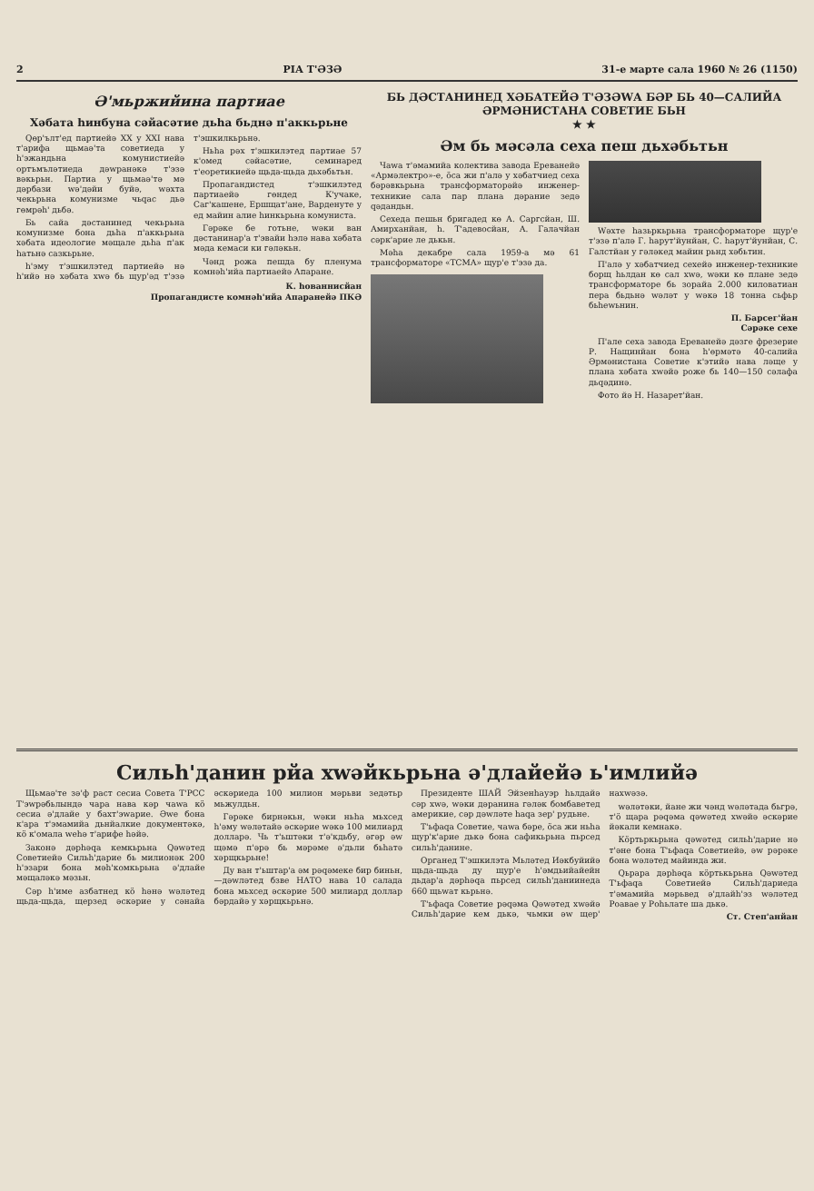2 РІА Т'ƏЗƏ 31-е марте сала 1960 № 26 (1150)
Ә'мьржийина партиае
Хәбата һинбуна сәйасәтие дьһа бьднә п'аккьрьне
Qөр'ълт'ед партиейә XX у XXI нава т'арифа щьмаә'та советиеда у һ'эжандьна комунистиейә ортъмъләтиеда дәwранәкә т'эзә вәкьрьн. Партиа у щьмаә'тә мә дәрбази wә'дәйи буйә, wәхта чекьрьна комунизме чьqас дьә гөмрәһ' дьбә.
Бь сайа дәстанинед чекьрьна комунизме бона дьһа п'аккьрьна хәбата идеологие мәщале дьһа п'ак һатьнә сазкьрьне.
һ'эму т'эшкилэтед партиейә нә h'ийә нә хәбата хwә бь щур'әд т'эзә т'эшкилкьрьнә.
Ньһа рәх т'эшкилэтед партиае 57 к'омед сәйасәтие, семинаред т'еоретикиейә щьда-щьда дьхәбьтьн.
Пропагандистед т'эшкилэтед партиаейә гөндед К'учаке, Саг'кашене, Ершщат'ане, Варденуте у ед майин алие һинкьрьна комуниста.
Гәрәке бе готьне, wәки ван дәстанинар'а т'эвайи һэлә нава хәбата мәда кемаси ки гәләкьн.
Чәнд рожа пешда бу пленума комнәһ'ийа партиаейә Апаране.
К. һованнисйан
Пропагандисте комнәһ'ийа Апаранейә ПКӘ
БЬ ДӘСТАНИНЕД ХӘБАТЕЙӘ Т'ӘЗӘWА БӘР БЬ 40—САЛИЙА ӘРМӘНИСТАНА СОВЕТИЕ БЬН
★ ★
Әм бь мәсәла сеха пеш дьхәбьтьн
Чаwа т'әмамийа колектива завода Ереванейә «Армәлектро»-е, ӧса жи п'алә у хәбатчиед сеха бәрәвкьрьна трансформаторәйә инженер-техникие сала пар плана дәрание зедә qәдандьн.
Сехеда пешьн бригадед кө А. Саргсйан, Ш. Амирханйан, һ. Т'адевосйан, А. Галачйан сәрк'арие ле дькьн.
Мәһа декабре сала 1959-а мә 61 трансформаторе «ТСМА» щур'е т'эзә да.
Wәхте һазьркьрьна трансформаторе щур'е т'эзә п'алә Г. һарут'йунйан, С. һарут'йунйан, С. Галстйан у гәләкед майин рьнд хәбьтин.
П'алә у хәбатчиед сехейә инженер-техникие борщ һьлдан кө сал хwә, wәки кө плане зедә трансформаторе бь зорайа 2.000 киловатиан пера бьдьнә wәләт у wәкә 18 тонна сьфьр бьһеwьнин.
П. Барсег'йан
Сәрәке сехе
П'але сеха завода Ереванейә дәзге фрезерие Р. Нащинйан бона һ'өрмәтә 40-салийа Әрмәнистана Советие к'этийә нава ләще у плана хәбата хwәйә роже бь 140—150 сәлафа дьqәдинә.
Фото йә Н. Назарет'йан.
Сильһ'данин рйа хwәйкьрьна ә'длайейә ь'имлийә
Щьмаә'те зә'ф раст сесиа Совета Т'РСС Т'эwрәбьлындә чара нава кәр чаwа кӧ сесиа ә'длайе у бахт'эwарие. Әwе бона к'ара т'эмамийа дьнйалкие документәкә, кӧ к'омала wеһә т'арифе һәйә.
Законә дәрһәqа кемкьрьна Qәwәтед Советиейә Сильһ'дарие бь милионәк 200 һ'эзари бона мәһ'комкьрьна ә'длайе мәщаләкә мәзьн.
Сәр һ'име азбатнед кӧ һәнә wәләтед щьда-щьда, щерзед әскәрие у сәнайа әскәриеда 100 милион мәрьви зедәтьр мьжулдьн.
Гәрәке бирнәкьн, wәки ньһа мьхсед һ'әму wәләтайә әскәрие wәкә 100 милиард долларә. Чь т'ьштәки т'ә'кдьбу, әгәр әw щәмә п'әрә бь мәрәме ә'дьли бьһатә хәрщкьрьне!
Ду ван т'ьштар'а әм рәqәмеке бир биньн,—дәwләтед бзве НАТО нава 10 салада бона мьхсед әскәрие 500 милиард доллар бәрдайә у хәрщкьрьнә.
Президенте ШАЙ Эйзенһауэр һьлдайә сәр хwә, wәки дәранина гәләк бомбаветед америкие, сәр дәwләте һаqа зер' рудьне.
Т'ьфаqа Советие, чаwа бәре, ӧса жи ньһа щур'к'арие дькә бона сафикьрьна пьрсед сильһ'данине.
Органед Т'эшкилэта Мьләтед Иәкбуйийә щьда-щьда ду щур'е һ'әмдьийайейн дьдар'а дәрһәqа пьрсед сильһ'даниинеда 660 щьwат кьрьнә.
Т'ьфаqа Советие рәqәма Qәwәтед хwәйә Сильһ'дарие кем дькә, чьмки әw щер' нахwәзә.
wәләтәки, йане жи чәнд wәләтада бьгрә, т'ӧ щара рәqәма qәwәтед хwәйә әскәрие йәкали кемнакә.
Кӧртьркьрьна qәwәтед сильһ'дарие нә т'әне бона Т'ьфаqа Советиейә, әw рәрәке бона wәләтед майинда жи.
Qьрара дәрһәqа кӧртькьрьна Qәwәтед Т'ьфаqа Советиейә Сильһ'дариеда т'әмамийа мәрьвед ә'длайһ'эз wәләтед Роавае у Роһьлате ша дькә.
Ст. Степ'анйан